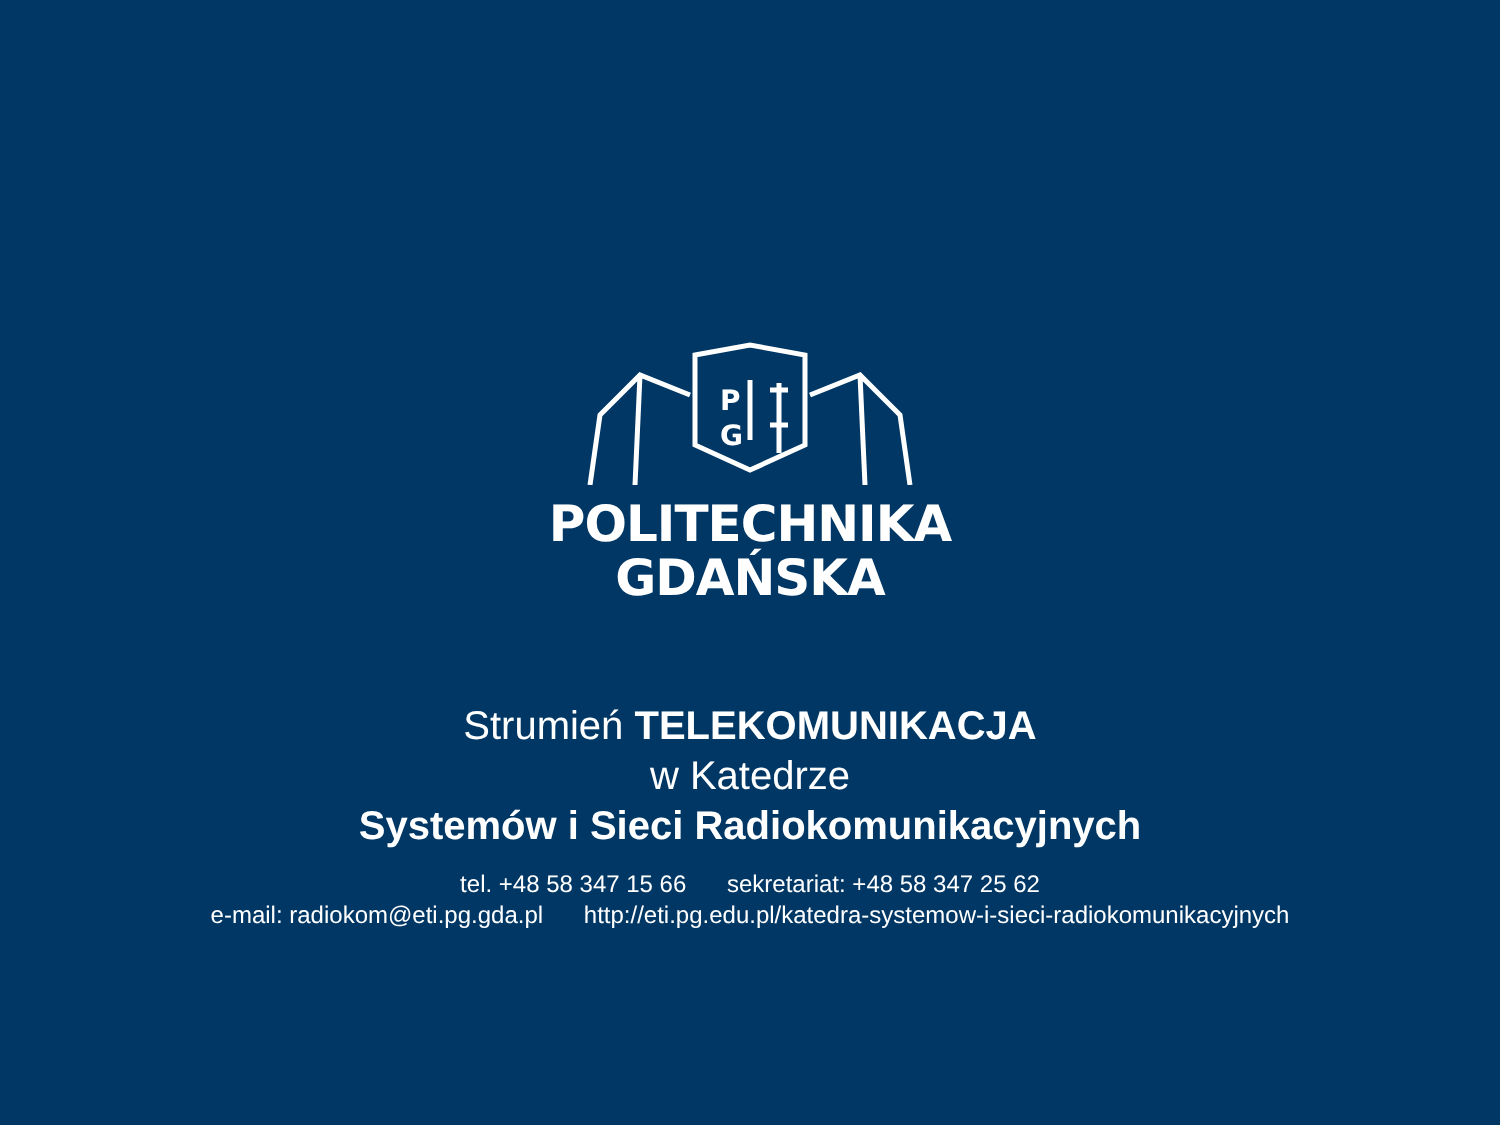P
G
POLITECHNIKA
GDAŃSKA
Strumień TELEKOMUNIKACJA
w Katedrze
Systemów i Sieci Radiokomunikacyjnych
tel. +48 58 347 15 66 sekretariat: +48 58 347 25 62
e-mail: radiokom@eti.pg.gda.pl http://eti.pg.edu.pl/katedra-systemow-i-sieci-radiokomunikacyjnych